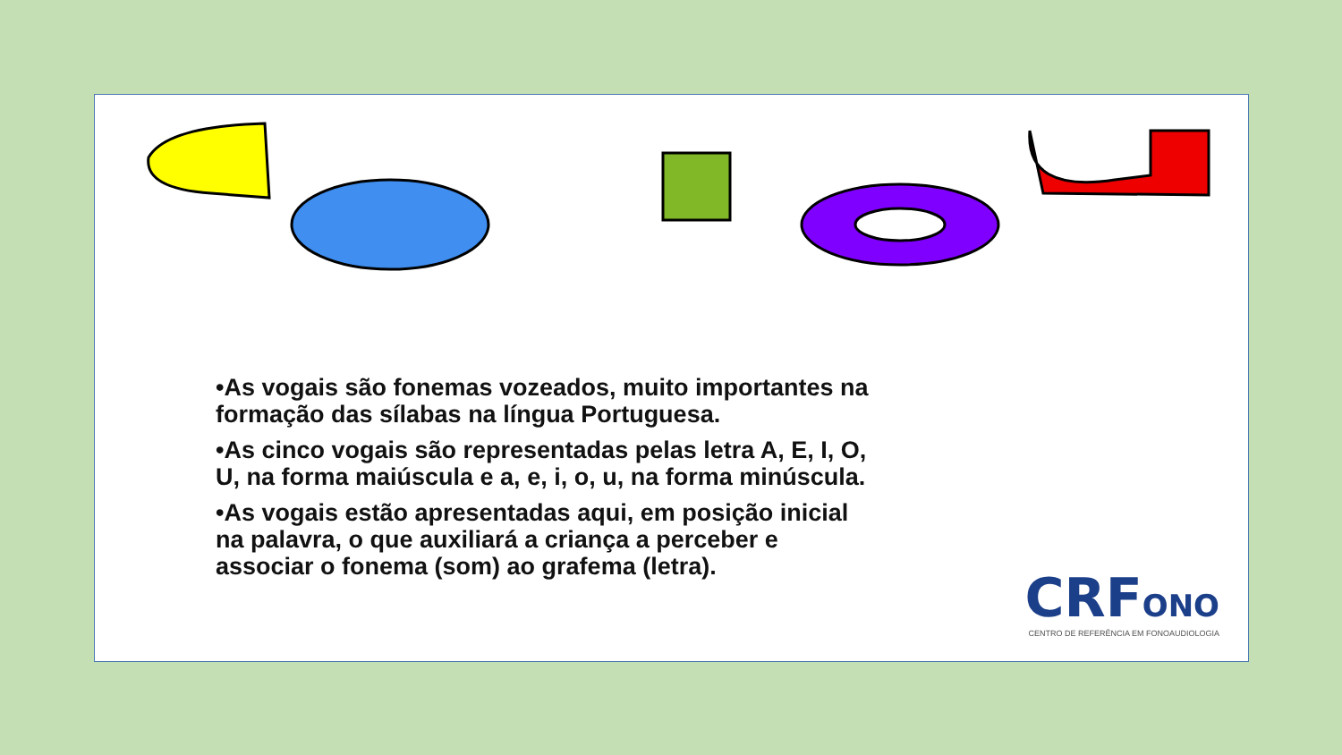•As vogais são fonemas vozeados, muito importantes na formação das sílabas na língua Portuguesa.
•As cinco vogais são representadas pelas letra A, E, I, O, U, na forma maiúscula e a, e, i, o, u, na forma minúscula.
•As vogais estão apresentadas aqui, em posição inicial na palavra, o que auxiliará a criança a perceber e associar o fonema (som) ao grafema (letra).
CRFONO
CENTRO DE REFERÊNCIA EM FONOAUDIOLOGIA